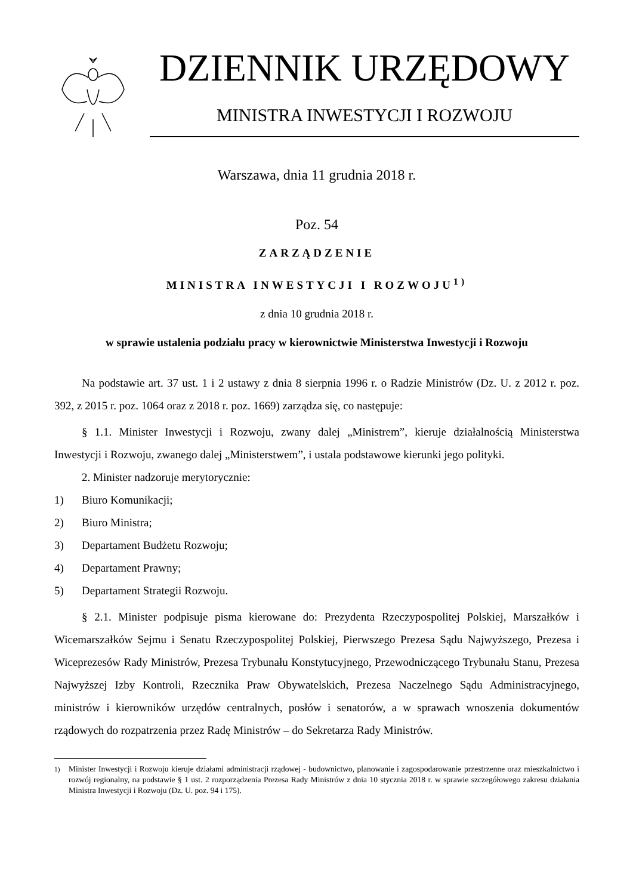DZIENNIK URZĘDOWY
MINISTRA INWESTYCJI I ROZWOJU
Warszawa, dnia 11 grudnia 2018 r.
Poz. 54
ZARZĄDZENIE
MINISTRA INWESTYCJI I ROZWOJU<sup>1)</sup>
z dnia 10 grudnia 2018 r.
w sprawie ustalenia podziału pracy w kierownictwie Ministerstwa Inwestycji i Rozwoju
Na podstawie art. 37 ust. 1 i 2 ustawy z dnia 8 sierpnia 1996 r. o Radzie Ministrów (Dz. U. z 2012 r. poz. 392, z 2015 r. poz. 1064 oraz z 2018 r. poz. 1669) zarządza się, co następuje:
§ 1.1. Minister Inwestycji i Rozwoju, zwany dalej „Ministrem”, kieruje działalnością Ministerstwa Inwestycji i Rozwoju, zwanego dalej „Ministerstwem”, i ustala podstawowe kierunki jego polityki.
2. Minister nadzoruje merytorycznie:
1) Biuro Komunikacji;
2) Biuro Ministra;
3) Departament Budżetu Rozwoju;
4) Departament Prawny;
5) Departament Strategii Rozwoju.
§ 2.1. Minister podpisuje pisma kierowane do: Prezydenta Rzeczypospolitej Polskiej, Marszałków i Wicemarszałków Sejmu i Senatu Rzeczypospolitej Polskiej, Pierwszego Prezesa Sądu Najwyższego, Prezesa i Wiceprezesów Rady Ministrów, Prezesa Trybunału Konstytucyjnego, Przewodniczącego Trybunału Stanu, Prezesa Najwyższej Izby Kontroli, Rzecznika Praw Obywatelskich, Prezesa Naczelnego Sądu Administracyjnego, ministrów i kierowników urzędów centralnych, posłów i senatorów, a w sprawach wnoszenia dokumentów rządowych do rozpatrzenia przez Radę Ministrów – do Sekretarza Rady Ministrów.
<sup>1)</sup> Minister Inwestycji i Rozwoju kieruje działami administracji rządowej - budownictwo, planowanie i zagospodarowanie przestrzenne oraz mieszkalnictwo i rozwój regionalny, na podstawie § 1 ust. 2 rozporządzenia Prezesa Rady Ministrów z dnia 10 stycznia 2018 r. w sprawie szczegółowego zakresu działania Ministra Inwestycji i Rozwoju (Dz. U. poz. 94 i 175).